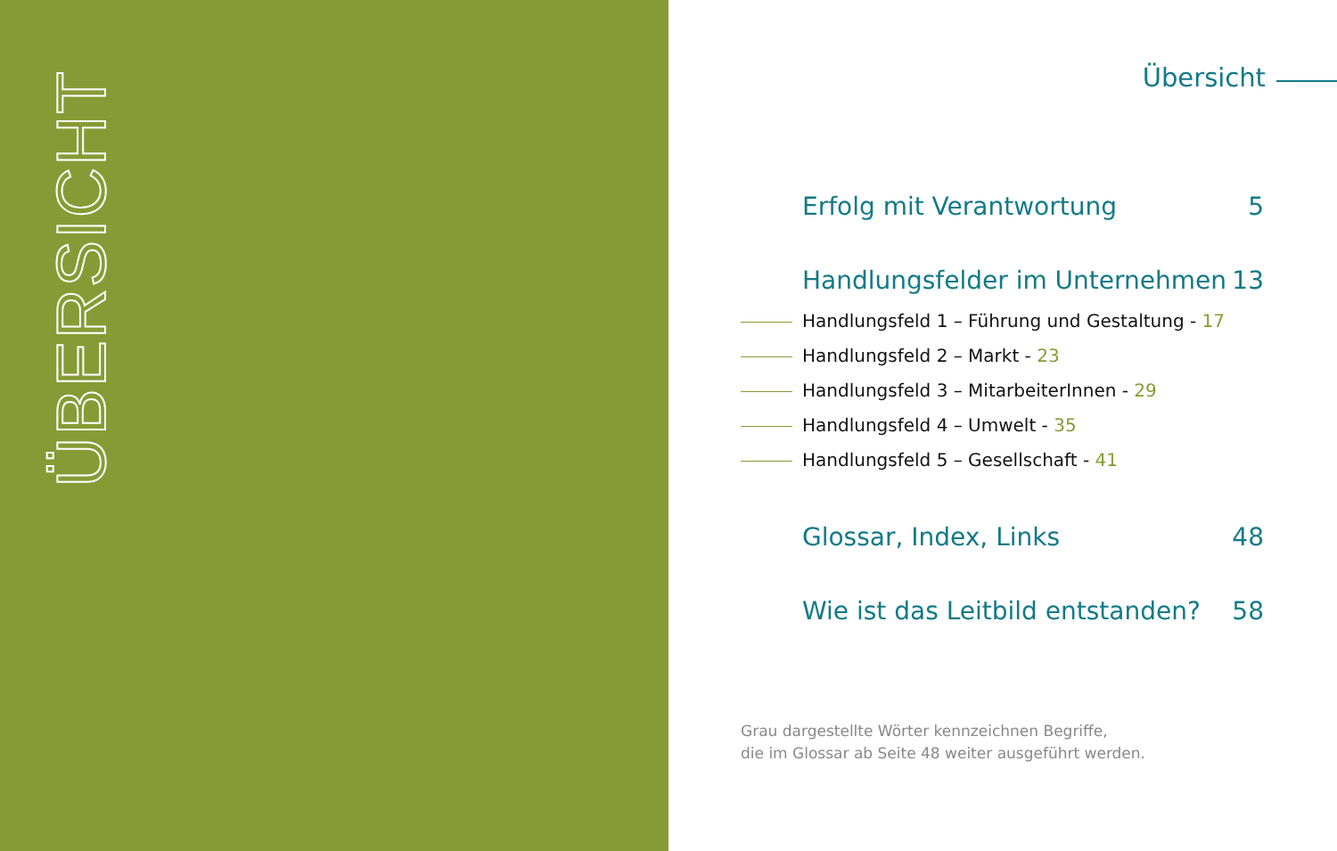ÜBERSICHT
Übersicht
Erfolg mit Verantwortung 5
Handlungsfelder im Unternehmen 13
Handlungsfeld 1 – Führung und Gestaltung - 17
Handlungsfeld 2 – Markt - 23
Handlungsfeld 3 – MitarbeiterInnen - 29
Handlungsfeld 4 – Umwelt - 35
Handlungsfeld 5 – Gesellschaft - 41
Glossar, Index, Links 48
Wie ist das Leitbild entstanden? 58
Grau dargestellte Wörter kennzeichnen Begriffe,
die im Glossar ab Seite 48 weiter ausgeführt werden.